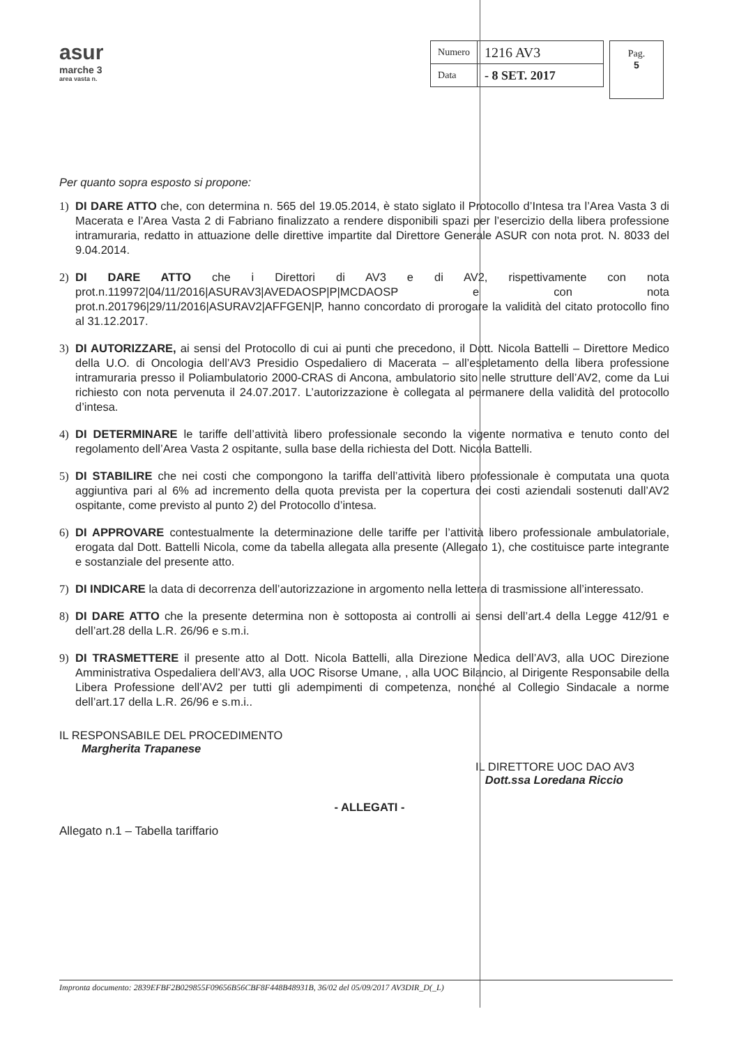asur
marche 3
area vasta n.
| Numero | 1216 AV3 |
| Data | - 8 SET. 2017 |
Pag.
5
Per quanto sopra esposto si propone:
1) DI DARE ATTO che, con determina n. 565 del 19.05.2014, è stato siglato il Protocollo d’Intesa tra l’Area Vasta 3 di Macerata e l’Area Vasta 2 di Fabriano finalizzato a rendere disponibili spazi per l’esercizio della libera professione intramuraria, redatto in attuazione delle direttive impartite dal Direttore Generale ASUR con nota prot. N. 8033 del 9.04.2014.
2) DI DARE ATTO che i Direttori di AV3 e di AV2, rispettivamente con nota prot.n.119972|04/11/2016|ASURAV3|AVEDAOSP|P|MCDAOSP e con nota prot.n.201796|29/11/2016|ASURAV2|AFFGEN|P, hanno concordato di prorogare la validità del citato protocollo fino al 31.12.2017.
3) DI AUTORIZZARE, ai sensi del Protocollo di cui ai punti che precedono, il Dott. Nicola Battelli – Direttore Medico della U.O. di Oncologia dell’AV3 Presidio Ospedaliero di Macerata – all’espletamento della libera professione intramuraria presso il Poliambulatorio 2000-CRAS di Ancona, ambulatorio sito nelle strutture dell’AV2, come da Lui richiesto con nota pervenuta il 24.07.2017. L’autorizzazione è collegata al permanere della validità del protocollo d’intesa.
4) DI DETERMINARE le tariffe dell’attività libero professionale secondo la vigente normativa e tenuto conto del regolamento dell’Area Vasta 2 ospitante, sulla base della richiesta del Dott. Nicola Battelli.
5) DI STABILIRE che nei costi che compongono la tariffa dell’attività libero professionale è computata una quota aggiuntiva pari al 6% ad incremento della quota prevista per la copertura dei costi aziendali sostenuti dall’AV2 ospitante, come previsto al punto 2) del Protocollo d’intesa.
6) DI APPROVARE contestualmente la determinazione delle tariffe per l’attività libero professionale ambulatoriale, erogata dal Dott. Battelli Nicola, come da tabella allegata alla presente (Allegato 1), che costituisce parte integrante e sostanziale del presente atto.
7) DI INDICARE la data di decorrenza dell’autorizzazione in argomento nella lettera di trasmissione all’interessato.
8) DI DARE ATTO che la presente determina non è sottoposta ai controlli ai sensi dell’art.4 della Legge 412/91 e dell’art.28 della L.R. 26/96 e s.m.i.
9) DI TRASMETTERE il presente atto al Dott. Nicola Battelli, alla Direzione Medica dell’AV3, alla UOC Direzione Amministrativa Ospedaliera dell’AV3, alla UOC Risorse Umane, , alla UOC Bilancio, al Dirigente Responsabile della Libera Professione dell’AV2 per tutti gli adempimenti di competenza, nonché al Collegio Sindacale a norme dell’art.17 della L.R. 26/96 e s.m.i..
IL RESPONSABILE DEL PROCEDIMENTO
Margherita Trapanese
IL DIRETTORE UOC DAO AV3
Dott.ssa Loredana Riccio
- ALLEGATI -
Allegato n.1 – Tabella tariffario
Impronta documento: 2839EFBF2B029855F09656B56CBF8F448B48931B, 36/02 del 05/09/2017 AV3DIR_D(_L)